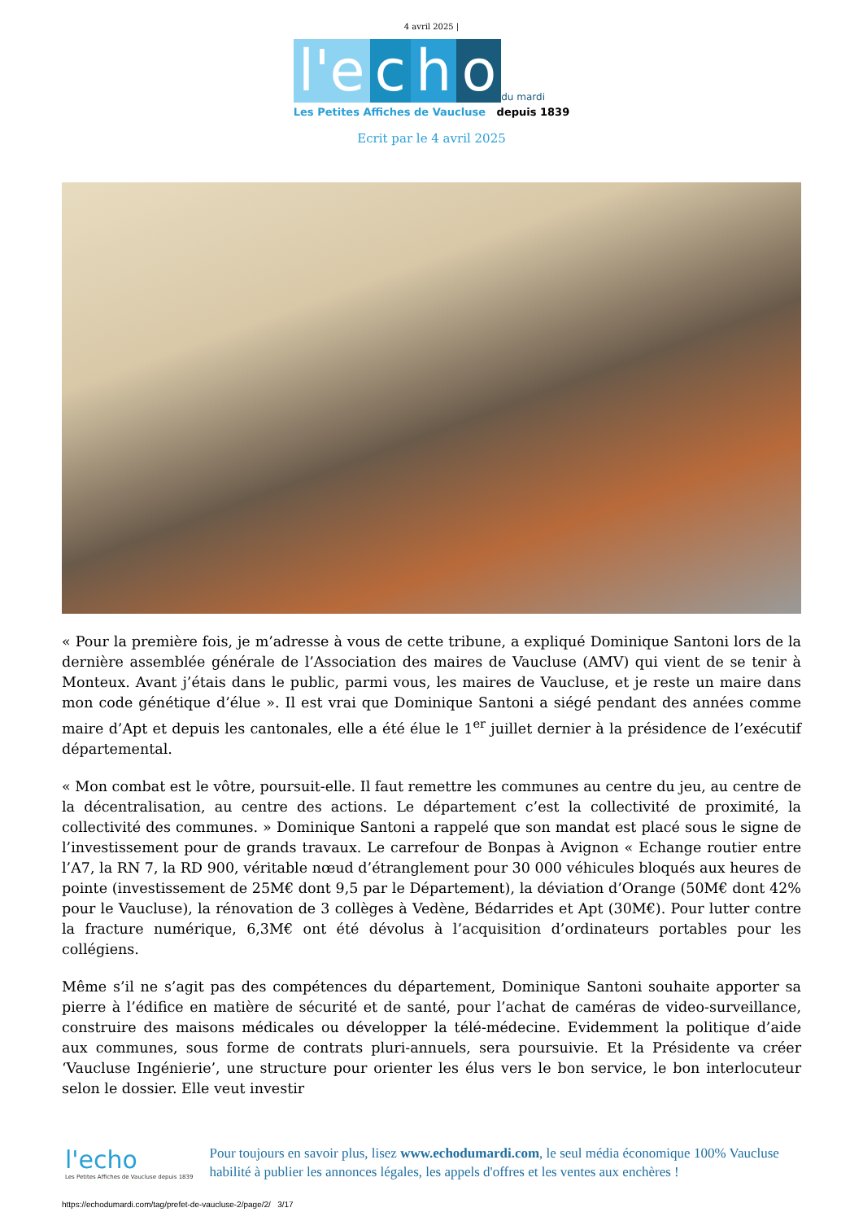4 avril 2025 |
l'e c h o du mardi
Les Petites Affiches de Vaucluse depuis 1839
Ecrit par le 4 avril 2025
« Pour la première fois, je m’adresse à vous de cette tribune, a expliqué Dominique Santoni lors de la dernière assemblée générale de l’Association des maires de Vaucluse (AMV) qui vient de se tenir à Monteux. Avant j’étais dans le public, parmi vous, les maires de Vaucluse, et je reste un maire dans mon code génétique d’élue ». Il est vrai que Dominique Santoni a siégé pendant des années comme maire d’Apt et depuis les cantonales, elle a été élue le 1<sup>er</sup> juillet dernier à la présidence de l’exécutif départemental.
« Mon combat est le vôtre, poursuit-elle. Il faut remettre les communes au centre du jeu, au centre de la décentralisation, au centre des actions. Le département c’est la collectivité de proximité, la collectivité des communes. » Dominique Santoni a rappelé que son mandat est placé sous le signe de l’investissement pour de grands travaux. Le carrefour de Bonpas à Avignon « Echange routier entre l’A7, la RN 7, la RD 900, véritable nœud d’étranglement pour 30 000 véhicules bloqués aux heures de pointe (investissement de 25M€ dont 9,5 par le Département), la déviation d’Orange (50M€ dont 42% pour le Vaucluse), la rénovation de 3 collèges à Vedène, Bédarrides et Apt (30M€). Pour lutter contre la fracture numérique, 6,3M€ ont été dévolus à l’acquisition d’ordinateurs portables pour les collégiens.
Même s’il ne s’agit pas des compétences du département, Dominique Santoni souhaite apporter sa pierre à l’édifice en matière de sécurité et de santé, pour l’achat de caméras de video-surveillance, construire des maisons médicales ou développer la télé-médecine. Evidemment la politique d’aide aux communes, sous forme de contrats pluri-annuels, sera poursuivie. Et la Présidente va créer ‘Vaucluse Ingénierie’, une structure pour orienter les élus vers le bon service, le bon interlocuteur selon le dossier. Elle veut investir
l'echo
Les Petites Affiches de Vaucluse depuis 1839
Pour toujours en savoir plus, lisez www.echodumardi.com, le seul média économique 100% Vaucluse habilité à publier les annonces légales, les appels d'offres et les ventes aux enchères !
https://echodumardi.com/tag/prefet-de-vaucluse-2/page/2/ 3/17